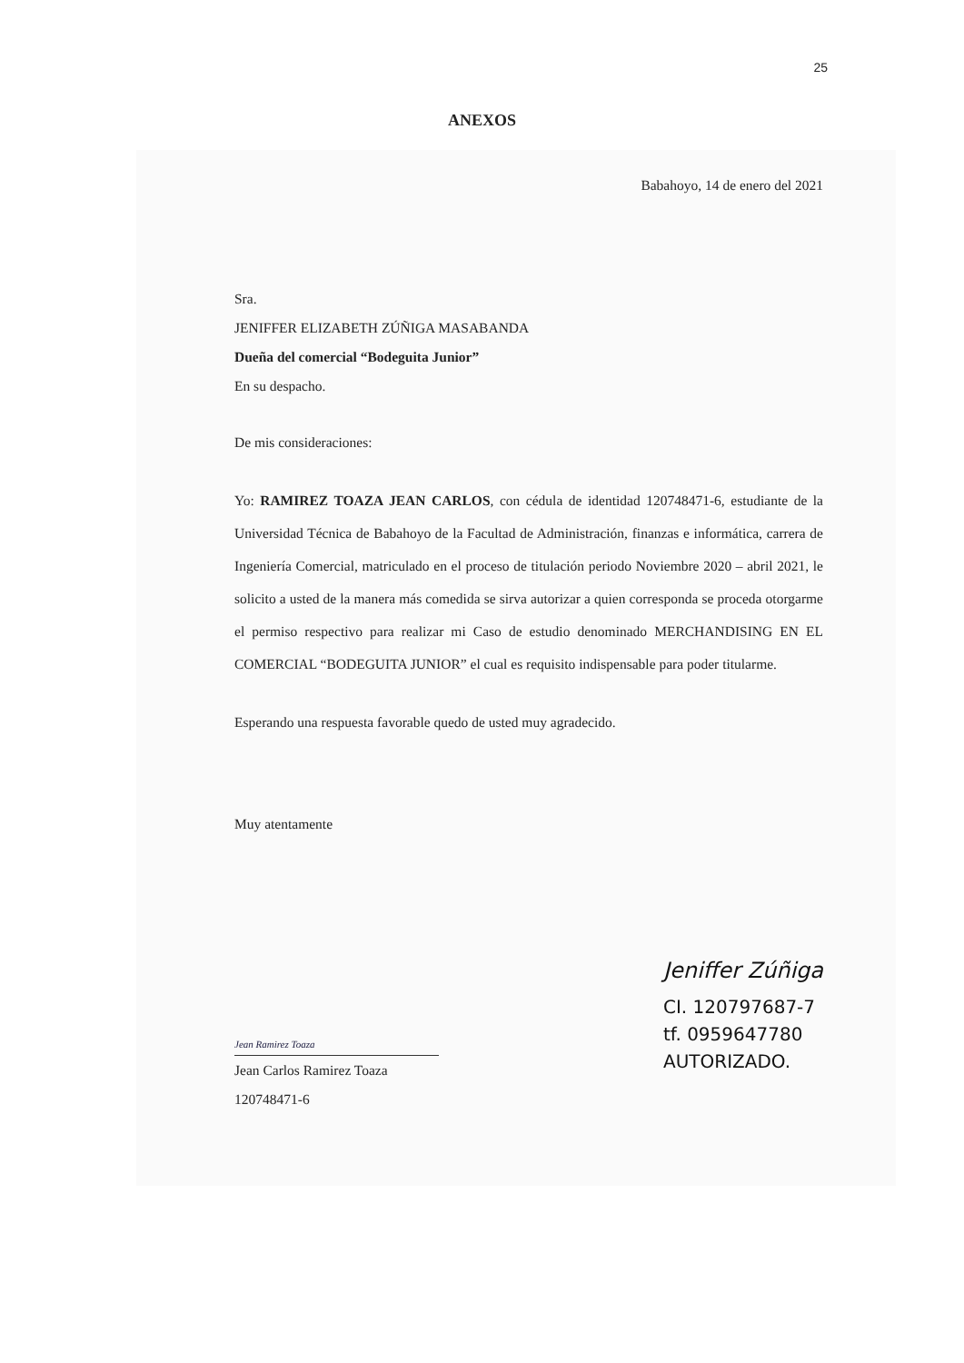25
ANEXOS
Babahoyo, 14 de enero del 2021
Sra.
JENIFFER ELIZABETH ZÚÑIGA MASABANDA
Dueña del comercial “Bodeguita Junior”
En su despacho.
De mis consideraciones:
Yo: RAMIREZ TOAZA JEAN CARLOS, con cédula de identidad 120748471-6, estudiante de la Universidad Técnica de Babahoyo de la Facultad de Administración, finanzas e informática, carrera de Ingeniería Comercial, matriculado en el proceso de titulación periodo Noviembre 2020 – abril 2021, le solicito a usted de la manera más comedida se sirva autorizar a quien corresponda se proceda otorgarme el permiso respectivo para realizar mi Caso de estudio denominado MERCHANDISING EN EL COMERCIAL “BODEGUITA JUNIOR” el cual es requisito indispensable para poder titularme.
Esperando una respuesta favorable quedo de usted muy agradecido.
Muy atentamente
Jean Ramirez Toaza
Jean Carlos Ramirez Toaza
120748471-6
Jeniffer Zúñiga
CI. 120797687-7
tf. 0959647780
AUTORIZADO.